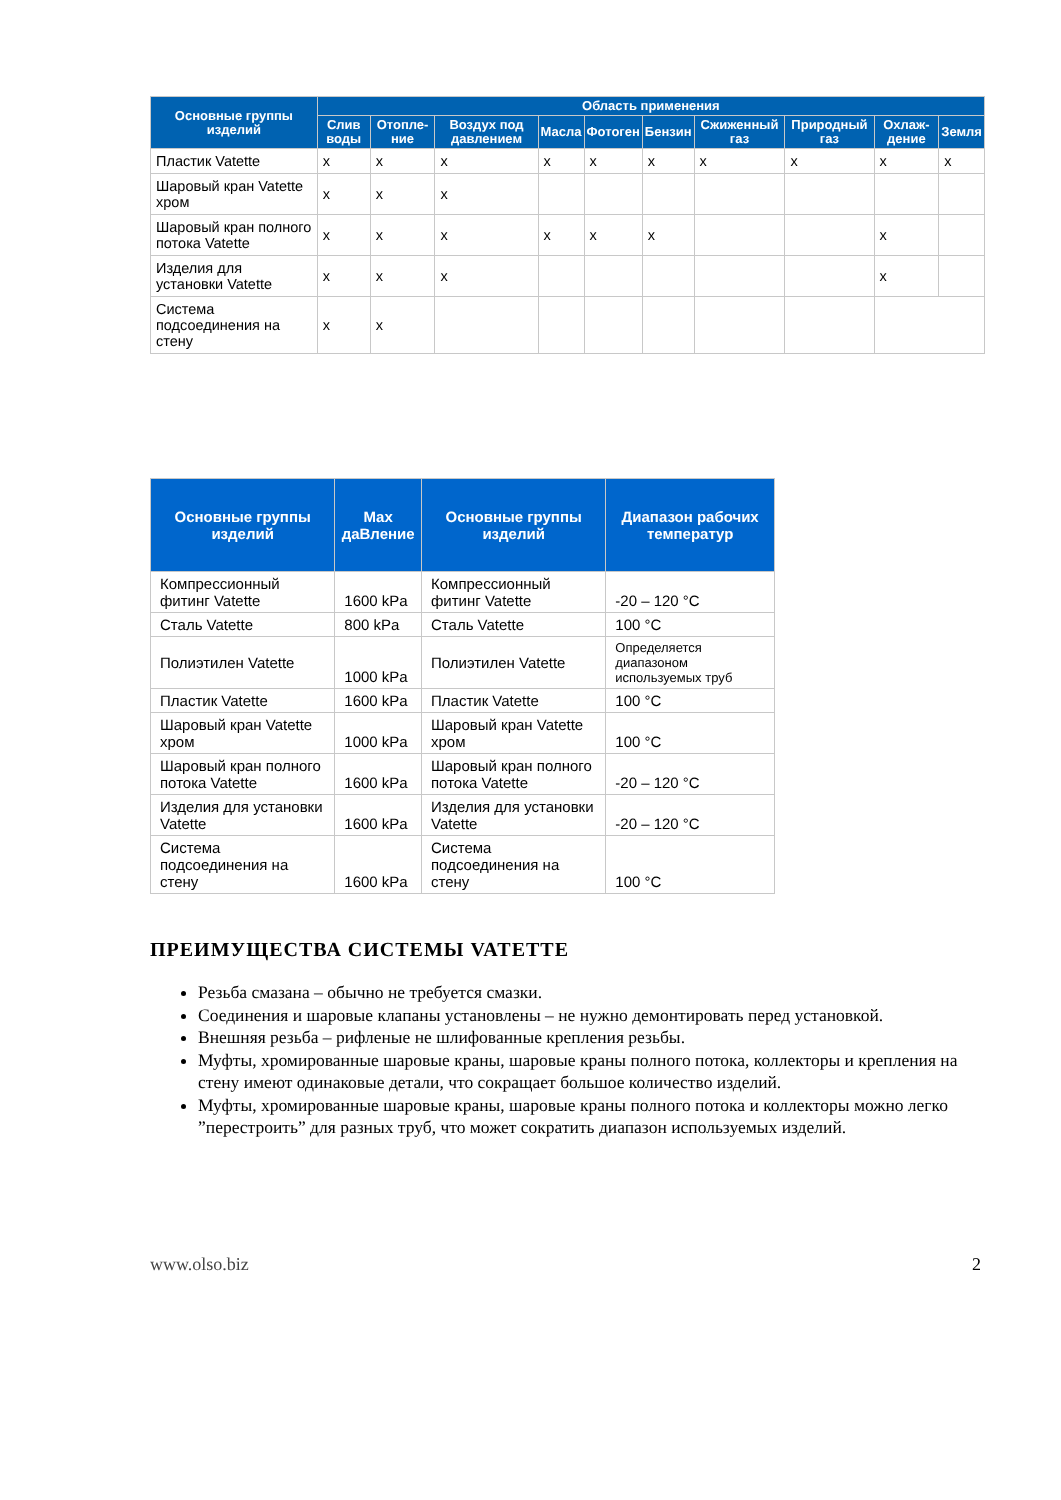| Основные группы изделий | Область применения | | | | | | | | | |
| --- | --- | --- | --- | --- | --- | --- | --- | --- | --- | --- |
| | Слив воды | Отопле-ние | Воздух под давлением | Масла | Фотоген | Бензин | Сжиженный газ | Природный газ | Охлаж-дение | Земля |
| Пластик Vatette | x | x | x | x | x | x | x | x | x | x |
| Шаровый кран Vatette хром | x | x | x | | | | | | | |
| Шаровый кран полного потока Vatette | x | x | x | x | x | x | | | x | |
| Изделия для установки Vatette | x | x | x | | | | | | x | |
| Система подсоединения на стену | x | x | | | | | | | | |
| Основные группы изделий | Max даВление | Основные группы изделий | Диапазон рабочих температур |
| --- | --- | --- | --- |
| Компрессионный фитинг Vatette | 1600 kPa | Компрессионный фитинг Vatette | -20 – 120 °C |
| Сталь Vatette | 800 kPa | Сталь Vatette | 100 °C |
| Полиэтилен Vatette | 1000 kPa | Полиэтилен Vatette | Определяется диапазоном используемых труб |
| Пластик Vatette | 1600 kPa | Пластик Vatette | 100 °C |
| Шаровый кран Vatette хром | 1000 kPa | Шаровый кран Vatette хром | 100 °C |
| Шаровый кран полного потока Vatette | 1600 kPa | Шаровый кран полного потока Vatette | -20 – 120 °C |
| Изделия для установки Vatette | 1600 kPa | Изделия для установки Vatette | -20 – 120 °C |
| Система подсоединения на стену | 1600 kPa | Система подсоединения на стену | 100 °C |
ПРЕИМУЩЕСТВА СИСТЕМЫ VATETTE
Резьба смазана – обычно не требуется смазки.
Соединения и шаровые клапаны установлены – не нужно демонтировать перед установкой.
Внешняя резьба – рифленые не шлифованные крепления резьбы.
Муфты, хромированные шаровые краны, шаровые краны полного потока, коллекторы и крепления на стену имеют одинаковые детали, что сокращает большое количество изделий.
Муфты, хромированные шаровые краны, шаровые краны полного потока и коллекторы можно легко ”перестроить” для разных труб, что может сократить диапазон используемых изделий.
www.olso.biz 2